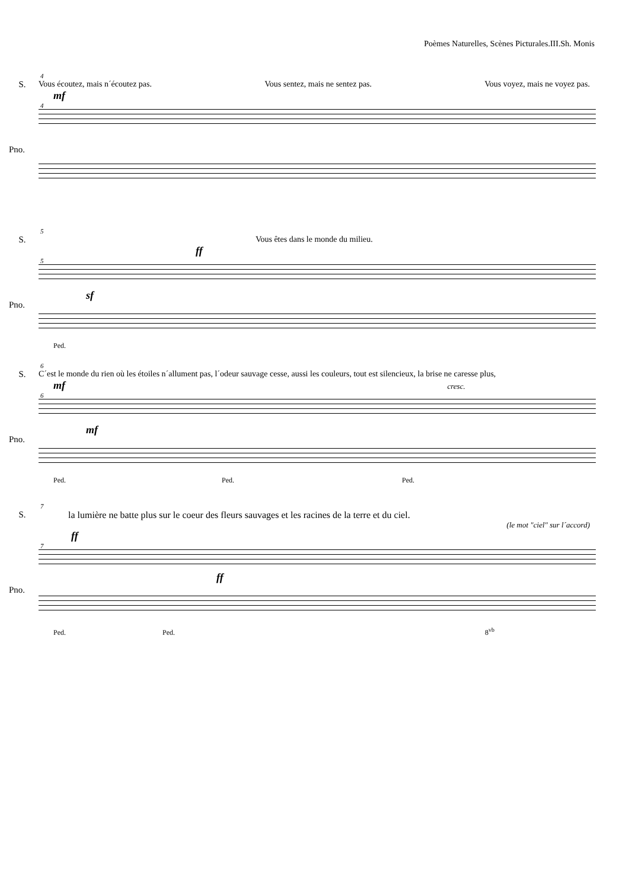Poèmes Naturelles, Scènes Picturales.III.Sh. Monis
4
S. Vous écoutez, mais n´écoutez pas. Vous sentez, mais ne sentez pas. Vous voyez, mais ne voyez pas.
mf
4
Pno.
5
S. Vous êtes dans le monde du milieu.
ff
5
Pno.
sf
Ped.
6
S. C´est le monde du rien où les étoiles n´allument pas, l´odeur sauvage cesse, aussi les couleurs, tout est silencieux, la brise ne caresse plus,
mf cresc.
6
Pno.
mf
Ped. Ped. Ped.
7
S. la lumière ne batte plus sur le coeur des fleurs sauvages et les racines de la terre et du ciel.
(le mot "ciel" sur l´accord)
ff
7
Pno.
ff
Ped. Ped. 8<sup>vb</sup>